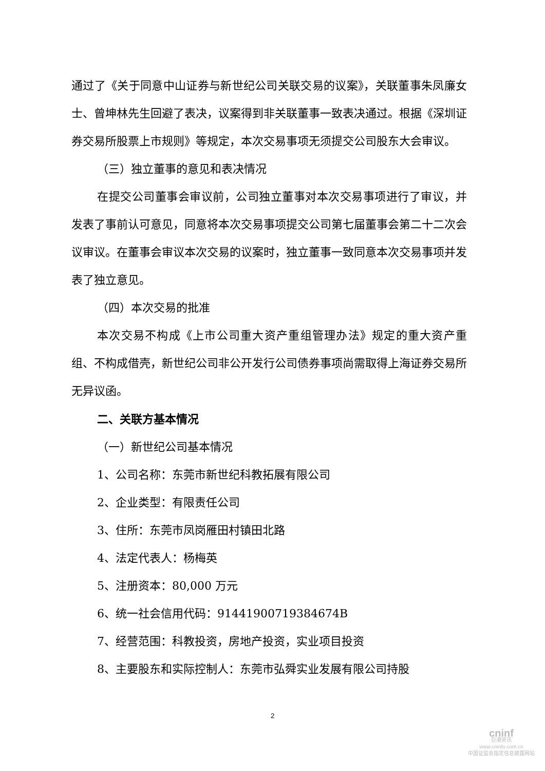通过了《关于同意中山证券与新世纪公司关联交易的议案》，关联董事朱凤廉女士、曾坤林先生回避了表决，议案得到非关联董事一致表决通过。根据《深圳证券交易所股票上市规则》等规定，本次交易事项无须提交公司股东大会审议。
（三）独立董事的意见和表决情况
在提交公司董事会审议前，公司独立董事对本次交易事项进行了审议，并发表了事前认可意见，同意将本次交易事项提交公司第七届董事会第二十二次会议审议。在董事会审议本次交易的议案时，独立董事一致同意本次交易事项并发表了独立意见。
（四）本次交易的批准
本次交易不构成《上市公司重大资产重组管理办法》规定的重大资产重组、不构成借壳，新世纪公司非公开发行公司债券事项尚需取得上海证券交易所无异议函。
二、关联方基本情况
（一）新世纪公司基本情况
1、公司名称：东莞市新世纪科教拓展有限公司
2、企业类型：有限责任公司
3、住所：东莞市凤岗雁田村镇田北路
4、法定代表人：杨梅英
5、注册资本：80,000 万元
6、统一社会信用代码：91441900719384674B
7、经营范围：科教投资，房地产投资，实业项目投资
8、主要股东和实际控制人：东莞市弘舜实业发展有限公司持股
2
cninf
巨潮资讯
www.cninfo.com.cn
中国证监会指定信息披露网站